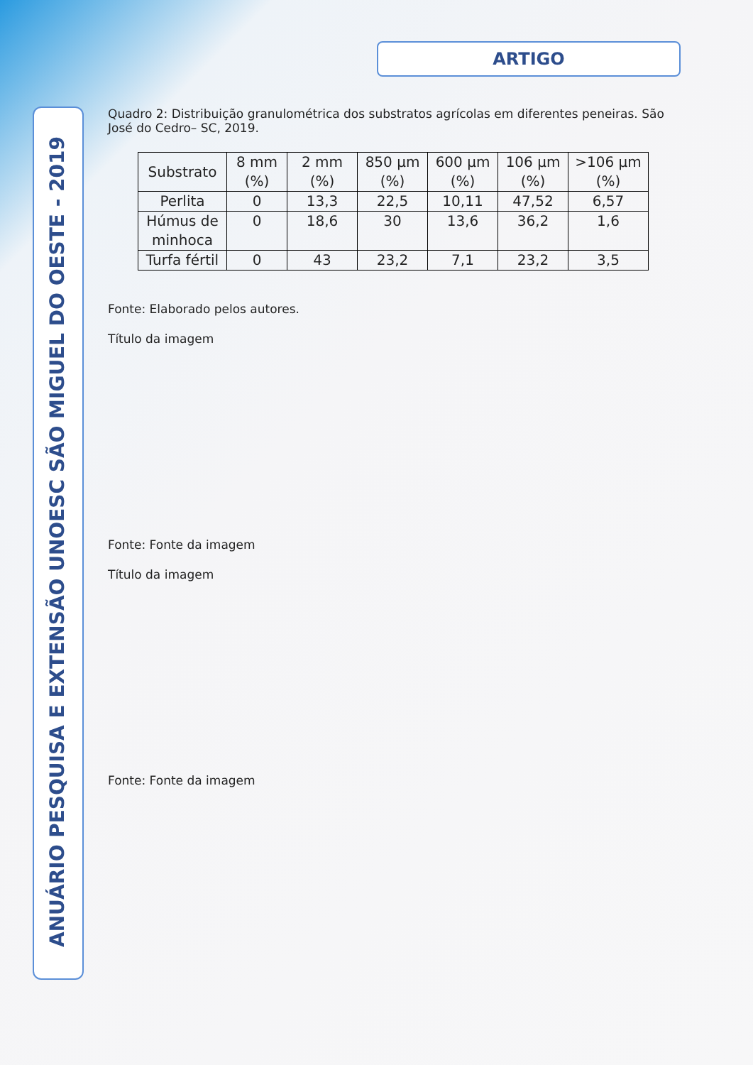ARTIGO
ANUÁRIO PESQUISA E EXTENSÃO UNOESC SÃO MIGUEL DO OESTE - 2019
Quadro 2: Distribuição granulométrica dos substratos agrícolas em diferentes peneiras. São José do Cedro– SC, 2019.
| Substrato | 8 mm (%) | 2 mm (%) | 850 µm (%) | 600 µm (%) | 106 µm (%) | >106 µm (%) |
| --- | --- | --- | --- | --- | --- | --- |
| Perlita | 0 | 13,3 | 22,5 | 10,11 | 47,52 | 6,57 |
| Húmus de minhoca | 0 | 18,6 | 30 | 13,6 | 36,2 | 1,6 |
| Turfa fértil | 0 | 43 | 23,2 | 7,1 | 23,2 | 3,5 |
Fonte: Elaborado pelos autores.
Título da imagem
Fonte: Fonte da imagem
Título da imagem
Fonte: Fonte da imagem